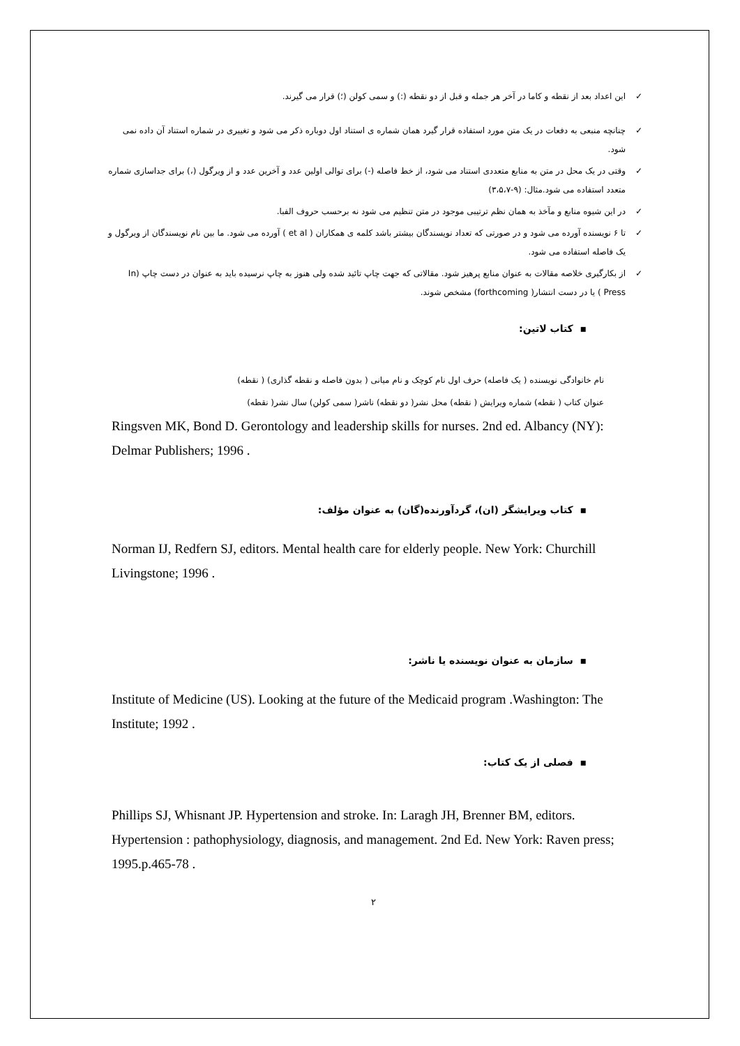✓ این اعداد بعد از نقطه و کاما در آخر هر جمله و قبل از دو نقطه (:) و سمی کولن (؛) قرار می گیرند.
✓ چنانچه منبعی به دفعات در یک متن مورد استفاده قرار گیرد همان شماره ی استناد اول دوباره ذکر می شود و تغییری در شماره استناد آن داده نمی شود.
✓ وقتی در یک محل در متن به منابع متعددی استناد می شود، از خط فاصله (-) برای توالی اولین عدد و آخرین عدد و از ویرگول (،) برای جداسازی شماره متعدد استفاده می شود.مثال: (۹-۳،۵،۷)
✓ در این شیوه منابع و مآخذ به همان نظم ترتیبی موجود در متن تنظیم می شود نه برحسب حروف الفبا.
✓ تا ۶ نویسنده آورده می شود و در صورتی که تعداد نویسندگان بیشتر باشد کلمه ی همکاران ( et al ) آورده می شود. ما بین نام نویسندگان از ویرگول و یک فاصله استفاده می شود.
✓ از بکارگیری خلاصه مقالات به عنوان منابع پرهیز شود. مقالاتی که جهت چاپ تائید شده ولی هنوز به چاپ نرسیده باید به عنوان در دست چاپ (In Press ) یا در دست انتشار( forthcoming) مشخص شوند.
▪ کتاب لاتین:
نام خانوادگی نویسنده ( یک فاصله) حرف اول نام کوچک و نام میانی ( بدون فاصله و نقطه گذاری) ( نقطه)
عنوان کتاب ( نقطه) شماره ویرایش ( نقطه) محل نشر( دو نقطه) ناشر( سمی کولن) سال نشر( نقطه)
Ringsven MK, Bond D. Gerontology and leadership skills for nurses. 2nd ed. Albancy (NY): Delmar Publishers; 1996 .
▪ کتاب ویرایشگر (ان)، گردآورنده(گان) به عنوان مؤلف:
Norman IJ, Redfern SJ, editors. Mental health care for elderly people. New York: Churchill Livingstone; 1996 .
▪ سازمان به عنوان نویسنده یا ناشر:
Institute of Medicine (US). Looking at the future of the Medicaid program .Washington: The Institute; 1992 .
▪ فصلی از یک کتاب:
Phillips SJ, Whisnant JP. Hypertension and stroke. In: Laragh JH, Brenner BM, editors. Hypertension : pathophysiology, diagnosis, and management. 2nd Ed. New York: Raven press; 1995.p.465-78 .
۲